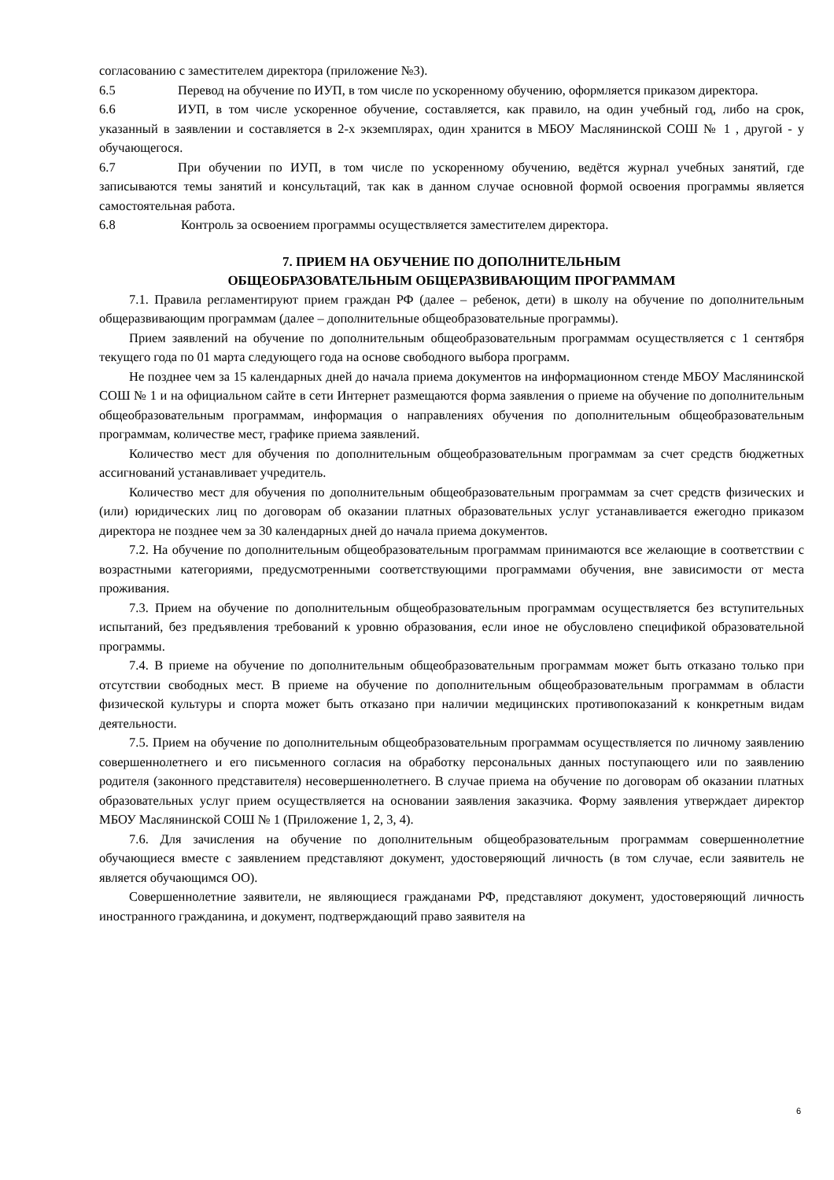согласованию с заместителем директора (приложение №3).
6.5 Перевод на обучение по ИУП, в том числе по ускоренному обучению, оформляется приказом директора.
6.6 ИУП, в том числе ускоренное обучение, составляется, как правило, на один учебный год, либо на срок, указанный в заявлении и составляется в 2-х экземплярах, один хранится в МБОУ Маслянинской СОШ № 1 , другой - у обучающегося.
6.7 При обучении по ИУП, в том числе по ускоренному обучению, ведётся журнал учебных занятий, где записываются темы занятий и консультаций, так как в данном случае основной формой освоения программы является самостоятельная работа.
6.8 Контроль за освоением программы осуществляется заместителем директора.
7. ПРИЕМ НА ОБУЧЕНИЕ ПО ДОПОЛНИТЕЛЬНЫМ
ОБЩЕОБРАЗОВАТЕЛЬНЫМ ОБЩЕРАЗВИВАЮЩИМ ПРОГРАММАМ
7.1. Правила регламентируют прием граждан РФ (далее – ребенок, дети) в школу на обучение по дополнительным общеразвивающим программам (далее – дополнительные общеобразовательные программы).
Прием заявлений на обучение по дополнительным общеобразовательным программам осуществляется с 1 сентября текущего года по 01 марта следующего года на основе свободного выбора программ.
Не позднее чем за 15 календарных дней до начала приема документов на информационном стенде МБОУ Маслянинской СОШ № 1 и на официальном сайте в сети Интернет размещаются форма заявления о приеме на обучение по дополнительным общеобразовательным программам, информация о направлениях обучения по дополнительным общеобразовательным программам, количестве мест, графике приема заявлений.
Количество мест для обучения по дополнительным общеобразовательным программам за счет средств бюджетных ассигнований устанавливает учредитель.
Количество мест для обучения по дополнительным общеобразовательным программам за счет средств физических и (или) юридических лиц по договорам об оказании платных образовательных услуг устанавливается ежегодно приказом директора не позднее чем за 30 календарных дней до начала приема документов.
7.2. На обучение по дополнительным общеобразовательным программам принимаются все желающие в соответствии с возрастными категориями, предусмотренными соответствующими программами обучения, вне зависимости от места проживания.
7.3. Прием на обучение по дополнительным общеобразовательным программам осуществляется без вступительных испытаний, без предъявления требований к уровню образования, если иное не обусловлено спецификой образовательной программы.
7.4. В приеме на обучение по дополнительным общеобразовательным программам может быть отказано только при отсутствии свободных мест. В приеме на обучение по дополнительным общеобразовательным программам в области физической культуры и спорта может быть отказано при наличии медицинских противопоказаний к конкретным видам деятельности.
7.5. Прием на обучение по дополнительным общеобразовательным программам осуществляется по личному заявлению совершеннолетнего и его письменного согласия на обработку персональных данных поступающего или по заявлению родителя (законного представителя) несовершеннолетнего. В случае приема на обучение по договорам об оказании платных образовательных услуг прием осуществляется на основании заявления заказчика. Форму заявления утверждает директор МБОУ Маслянинской СОШ № 1 (Приложение 1, 2, 3, 4).
7.6. Для зачисления на обучение по дополнительным общеобразовательным программам совершеннолетние обучающиеся вместе с заявлением представляют документ, удостоверяющий личность (в том случае, если заявитель не является обучающимся ОО).
Совершеннолетние заявители, не являющиеся гражданами РФ, представляют документ, удостоверяющий личность иностранного гражданина, и документ, подтверждающий право заявителя на
6